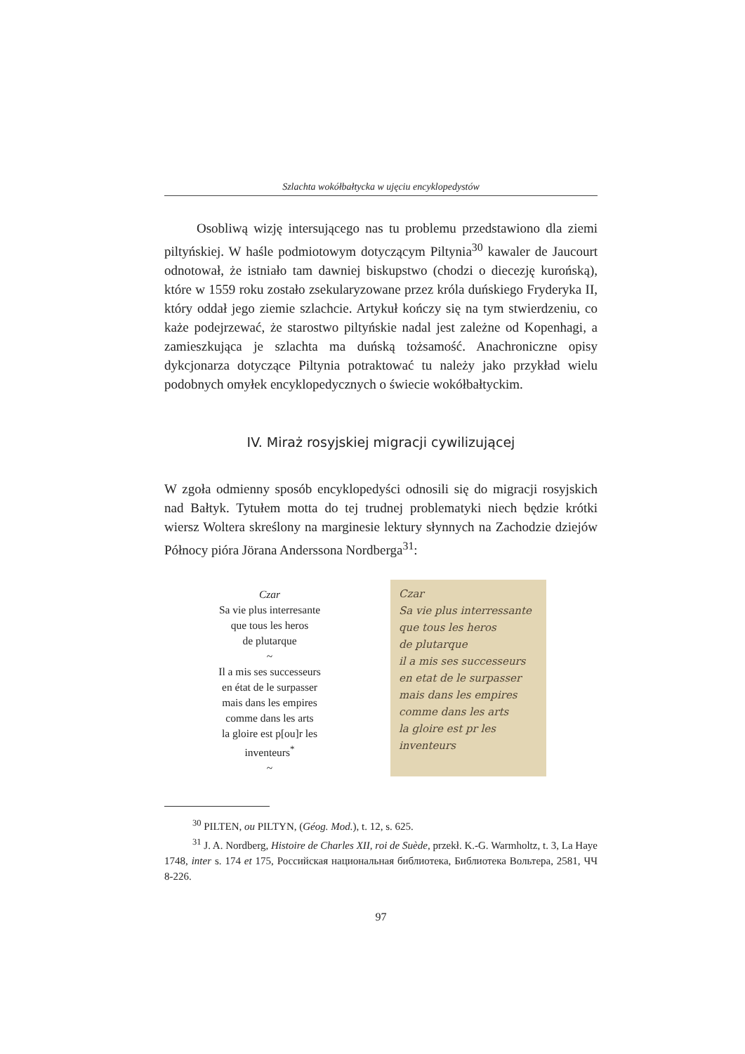Szlachta wokółbałtycka w ujęciu encyklopedystów
Osobliwą wizję intersującego nas tu problemu przedstawiono dla ziemi piltyńskiej. W haśle podmiotowym dotyczącym Piltynia<sup>30</sup> kawaler de Jaucourt odnotował, że istniało tam dawniej biskupstwo (chodzi o diecezję kurońską), które w 1559 roku zostało zsekularyzowane przez króla duńskiego Fryderyka II, który oddał jego ziemie szlachcie. Artykuł kończy się na tym stwierdzeniu, co każe podejrzewać, że starostwo piltyńskie nadal jest zależne od Kopenhagi, a zamieszkująca je szlachta ma duńską tożsamość. Anachroniczne opisy dykcjonarza dotyczące Piltynia potraktować tu należy jako przykład wielu podobnych omyłek encyklopedycznych o świecie wokółbałtyckim.
IV. Miraż rosyjskiej migracji cywilizującej
W zgoła odmienny sposób encyklopedyści odnosili się do migracji rosyjskich nad Bałtyk. Tytułem motta do tej trudnej problematyki niech będzie krótki wiersz Woltera skreślony na marginesie lektury słynnych na Zachodzie dziejów Północy pióra Jörana Anderssona Nordberga<sup>31</sup>:
Czar
Sa vie plus interresante
que tous les heros
de plutarque
~
Il a mis ses successeurs
en état de le surpasser
mais dans les empires
comme dans les arts
la gloire est p[ou]r les
inventeurs<sup>*</sup>
~
Czar
Sa vie plus interressante
que tous les heros
de plutarque
il a mis ses successeurs
en etat de le surpasser
mais dans les empires
comme dans les arts
la gloire est pr les
inventeurs
<sup>30</sup> PILTEN, ou PILTYN, (Géog. Mod.), t. 12, s. 625.
<sup>31</sup> J. A. Nordberg, Histoire de Charles XII, roi de Suède, przekł. K.-G. Warmholtz, t. 3, La Haye 1748, inter s. 174 et 175, Российская национальная библиотека, Библиотека Вольтера, 2581, ЧЧ 8-226.
97